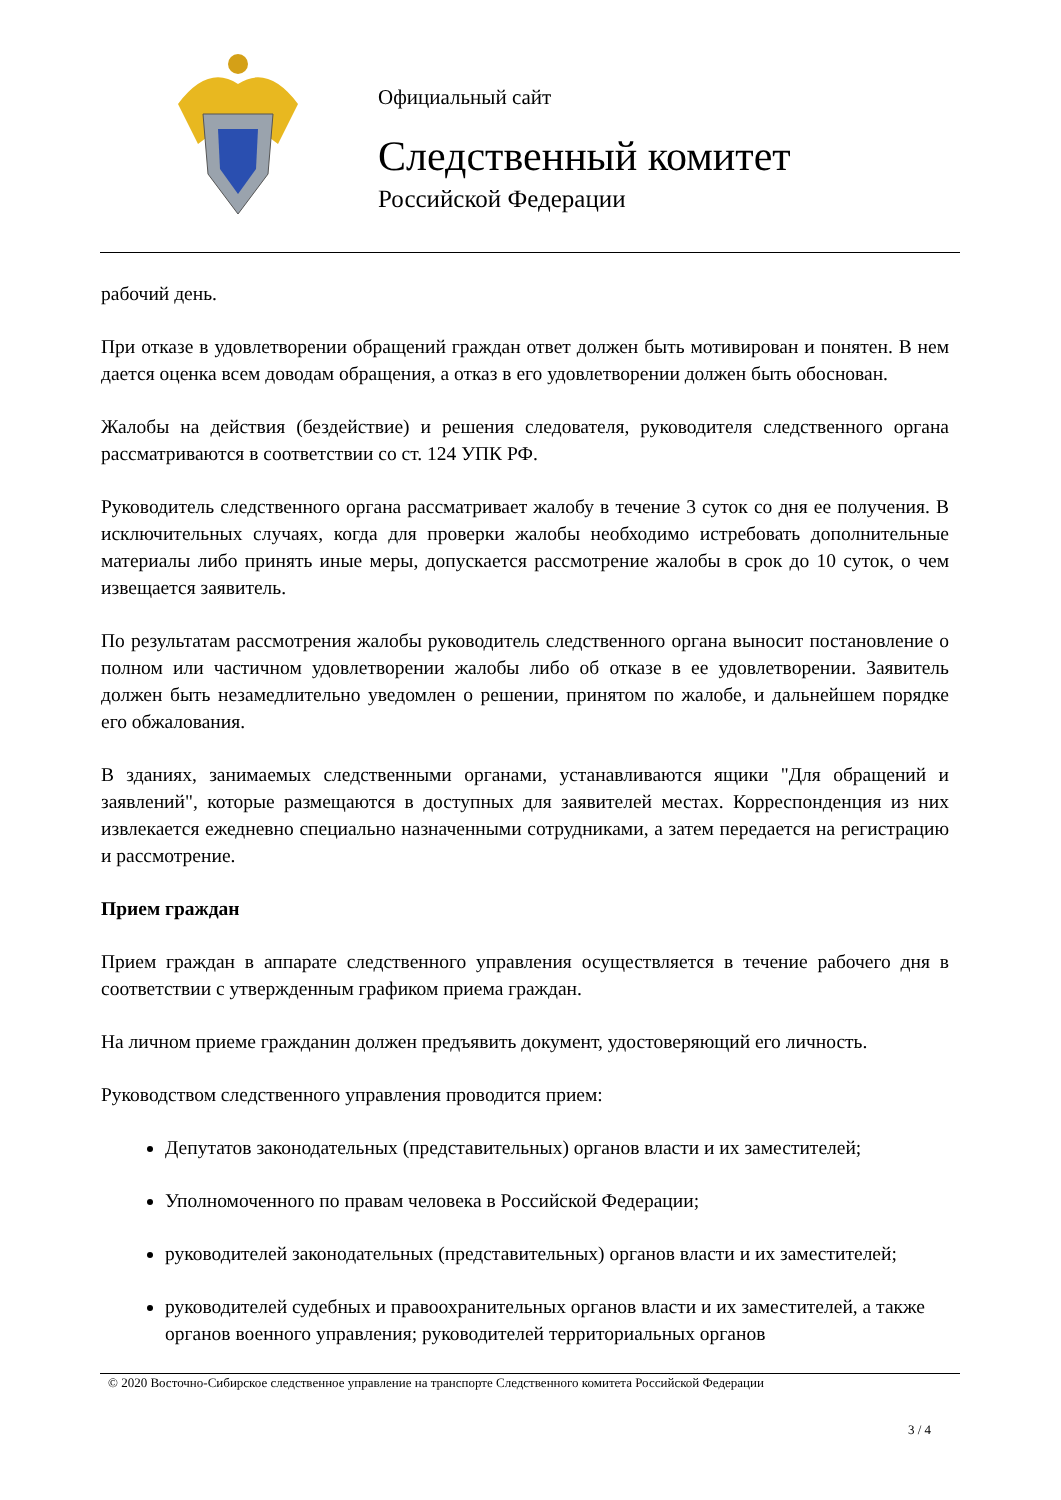Официальный сайт
Следственный комитет
Российской Федерации
рабочий день.
При отказе в удовлетворении обращений граждан ответ должен быть мотивирован и понятен. В нем дается оценка всем доводам обращения, а отказ в его удовлетворении должен быть обоснован.
Жалобы на действия (бездействие) и решения следователя, руководителя следственного органа рассматриваются в соответствии со ст. 124 УПК РФ.
Руководитель следственного органа рассматривает жалобу в течение 3 суток со дня ее получения. В исключительных случаях, когда для проверки жалобы необходимо истребовать дополнительные материалы либо принять иные меры, допускается рассмотрение жалобы в срок до 10 суток, о чем извещается заявитель.
По результатам рассмотрения жалобы руководитель следственного органа выносит постановление о полном или частичном удовлетворении жалобы либо об отказе в ее удовлетворении. Заявитель должен быть незамедлительно уведомлен о решении, принятом по жалобе, и дальнейшем порядке его обжалования.
В зданиях, занимаемых следственными органами, устанавливаются ящики "Для обращений и заявлений", которые размещаются в доступных для заявителей местах. Корреспонденция из них извлекается ежедневно специально назначенными сотрудниками, а затем передается на регистрацию и рассмотрение.
Прием граждан
Прием граждан в аппарате следственного управления осуществляется в течение рабочего дня в соответствии с утвержденным графиком приема граждан.
На личном приеме гражданин должен предъявить документ, удостоверяющий его личность.
Руководством следственного управления проводится прием:
Депутатов законодательных (представительных) органов власти и их заместителей;
Уполномоченного по правам человека в Российской Федерации;
руководителей законодательных (представительных) органов власти и их заместителей;
руководителей судебных и правоохранительных органов власти и их заместителей, а также органов военного управления; руководителей территориальных органов
© 2020 Восточно-Сибирское следственное управление на транспорте Следственного комитета Российской Федерации
3 / 4